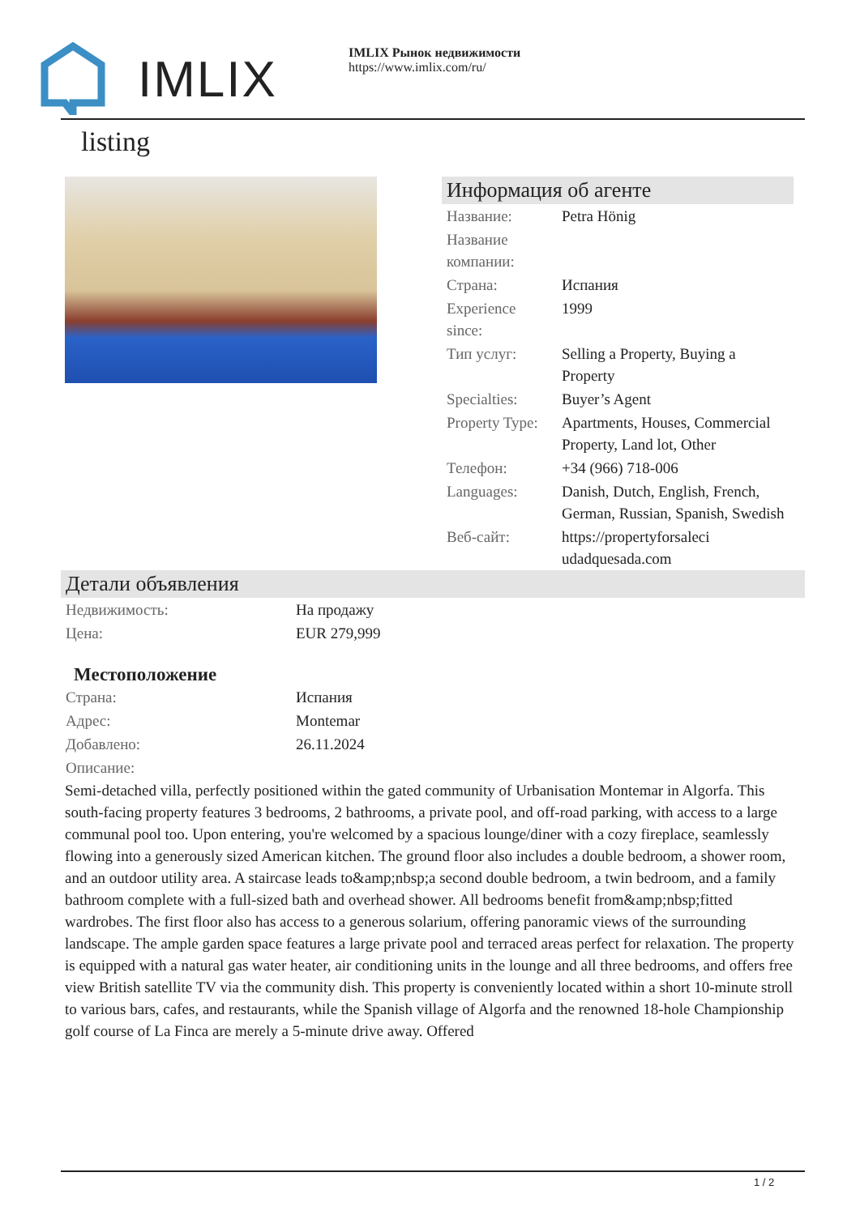IMLIX
IMLIX Рынок недвижимости
https://www.imlix.com/ru/
listing
Информация об агенте
| Название: | Petra Hönig |
| Название компании: | |
| Страна: | Испания |
| Experience since: | 1999 |
| Тип услуг: | Selling a Property, Buying a Property |
| Specialties: | Buyer’s Agent |
| Property Type: | Apartments, Houses, Commercial Property, Land lot, Other |
| Телефон: | +34 (966) 718-006 |
| Languages: | Danish, Dutch, English, French, German, Russian, Spanish, Swedish |
| Веб-сайт: | https://propertyforsaleci udadquesada.com |
Детали объявления
| Недвижимость: | На продажу |
| Цена: | EUR 279,999 |
Местоположение
| Страна: | Испания |
| Адрес: | Montemar |
| Добавлено: | 26.11.2024 |
| Описание: | |
Semi-detached villa, perfectly positioned within the gated community of Urbanisation Montemar in Algorfa. This south-facing property features 3 bedrooms, 2 bathrooms, a private pool, and off-road parking, with access to a large communal pool too. Upon entering, you're welcomed by a spacious lounge/diner with a cozy fireplace, seamlessly flowing into a generously sized American kitchen. The ground floor also includes a double bedroom, a shower room, and an outdoor utility area. A staircase leads to&amp;nbsp;a second double bedroom, a twin bedroom, and a family bathroom complete with a full-sized bath and overhead shower. All bedrooms benefit from&amp;nbsp;fitted wardrobes. The first floor also has access to a generous solarium, offering panoramic views of the surrounding landscape. The ample garden space features a large private pool and terraced areas perfect for relaxation. The property is equipped with a natural gas water heater, air conditioning units in the lounge and all three bedrooms, and offers free view British satellite TV via the community dish. This property is conveniently located within a short 10-minute stroll to various bars, cafes, and restaurants, while the Spanish village of Algorfa and the renowned 18-hole Championship golf course of La Finca are merely a 5-minute drive away. Offered
1 / 2